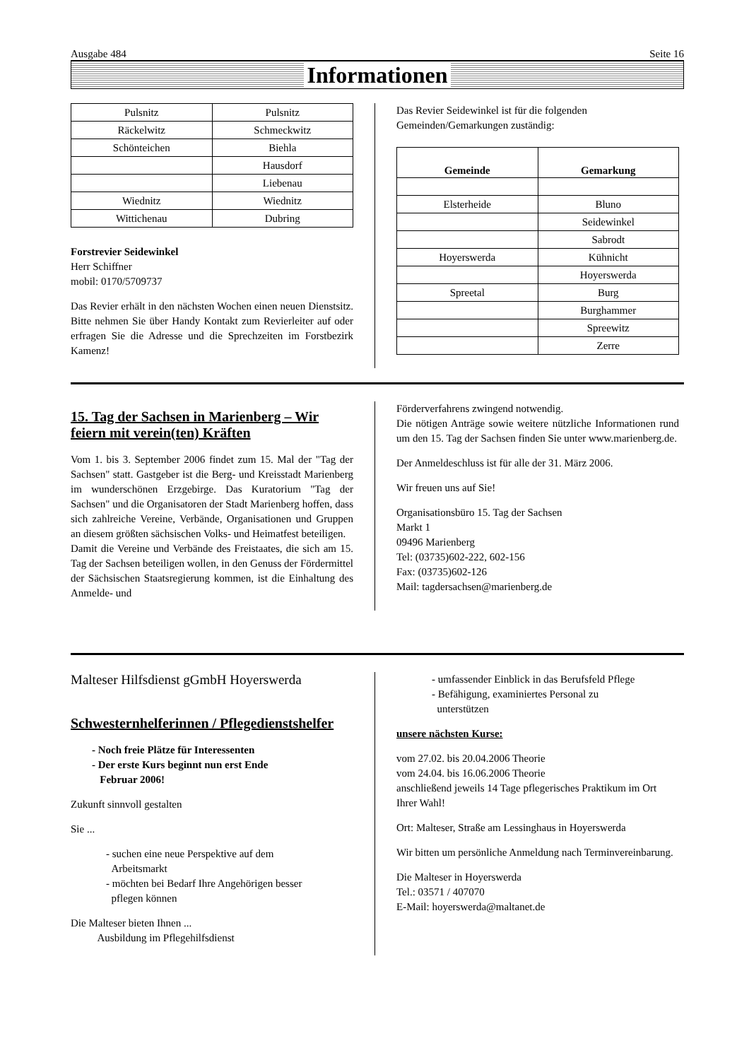Ausgabe 484 Seite 16
Informationen
| Pulsnitz | Pulsnitz |
| Räckelwitz | Schmeckwitz |
| Schönteichen | Biehla |
| | Hausdorf |
| | Liebenau |
| Wiednitz | Wiednitz |
| Wittichenau | Dubring |
Forstrevier Seidewinkel
Herr Schiffner
mobil: 0170/5709737
Das Revier erhält in den nächsten Wochen einen neuen Dienstsitz. Bitte nehmen Sie über Handy Kontakt zum Revierleiter auf oder erfragen Sie die Adresse und die Sprechzeiten im Forstbezirk Kamenz!
Das Revier Seidewinkel ist für die folgenden Gemeinden/Gemarkungen zuständig:
| Gemeinde | Gemarkung |
| --- | --- |
| Elsterheide | Bluno |
| | Seidewinkel |
| | Sabrodt |
| Hoyerswerda | Kühnicht |
| | Hoyerswerda |
| Spreetal | Burg |
| | Burghammer |
| | Spreewitz |
| | Zerre |
15. Tag der Sachsen in Marienberg – Wir feiern mit verein(ten) Kräften
Vom 1. bis 3. September 2006 findet zum 15. Mal der "Tag der Sachsen" statt. Gastgeber ist die Berg- und Kreisstadt Marienberg im wunderschönen Erzgebirge. Das Kuratorium "Tag der Sachsen" und die Organisatoren der Stadt Marienberg hoffen, dass sich zahlreiche Vereine, Verbände, Organisationen und Gruppen an diesem größten sächsischen Volks- und Heimatfest beteiligen.
Damit die Vereine und Verbände des Freistaates, die sich am 15. Tag der Sachsen beteiligen wollen, in den Genuss der Fördermittel der Sächsischen Staatsregierung kommen, ist die Einhaltung des Anmelde- und
Förderverfahrens zwingend notwendig.
Die nötigen Anträge sowie weitere nützliche Informationen rund um den 15. Tag der Sachsen finden Sie unter www.marienberg.de.
Der Anmeldeschluss ist für alle der 31. März 2006.
Wir freuen uns auf Sie!
Organisationsbüro 15. Tag der Sachsen
Markt 1
09496 Marienberg
Tel: (03735)602-222, 602-156
Fax: (03735)602-126
Mail: tagdersachsen@marienberg.de
Malteser Hilfsdienst gGmbH Hoyerswerda
Schwesternhelferinnen / Pflegedienstshelfer
- Noch freie Plätze für Interessenten
- Der erste Kurs beginnt nun erst Ende
Februar 2006!
Zukunft sinnvoll gestalten
Sie ...
- suchen eine neue Perspektive auf dem
Arbeitsmarkt
- möchten bei Bedarf Ihre Angehörigen besser
pflegen können
Die Malteser bieten Ihnen ...
Ausbildung im Pflegehilfsdienst
- umfassender Einblick in das Berufsfeld Pflege
- Befähigung, examiniertes Personal zu
unterstützen
unsere nächsten Kurse:
vom 27.02. bis 20.04.2006 Theorie
vom 24.04. bis 16.06.2006 Theorie
anschließend jeweils 14 Tage pflegerisches Praktikum im Ort Ihrer Wahl!
Ort: Malteser, Straße am Lessinghaus in Hoyerswerda
Wir bitten um persönliche Anmeldung nach Terminvereinbarung.
Die Malteser in Hoyerswerda
Tel.: 03571 / 407070
E-Mail: hoyerswerda@maltanet.de